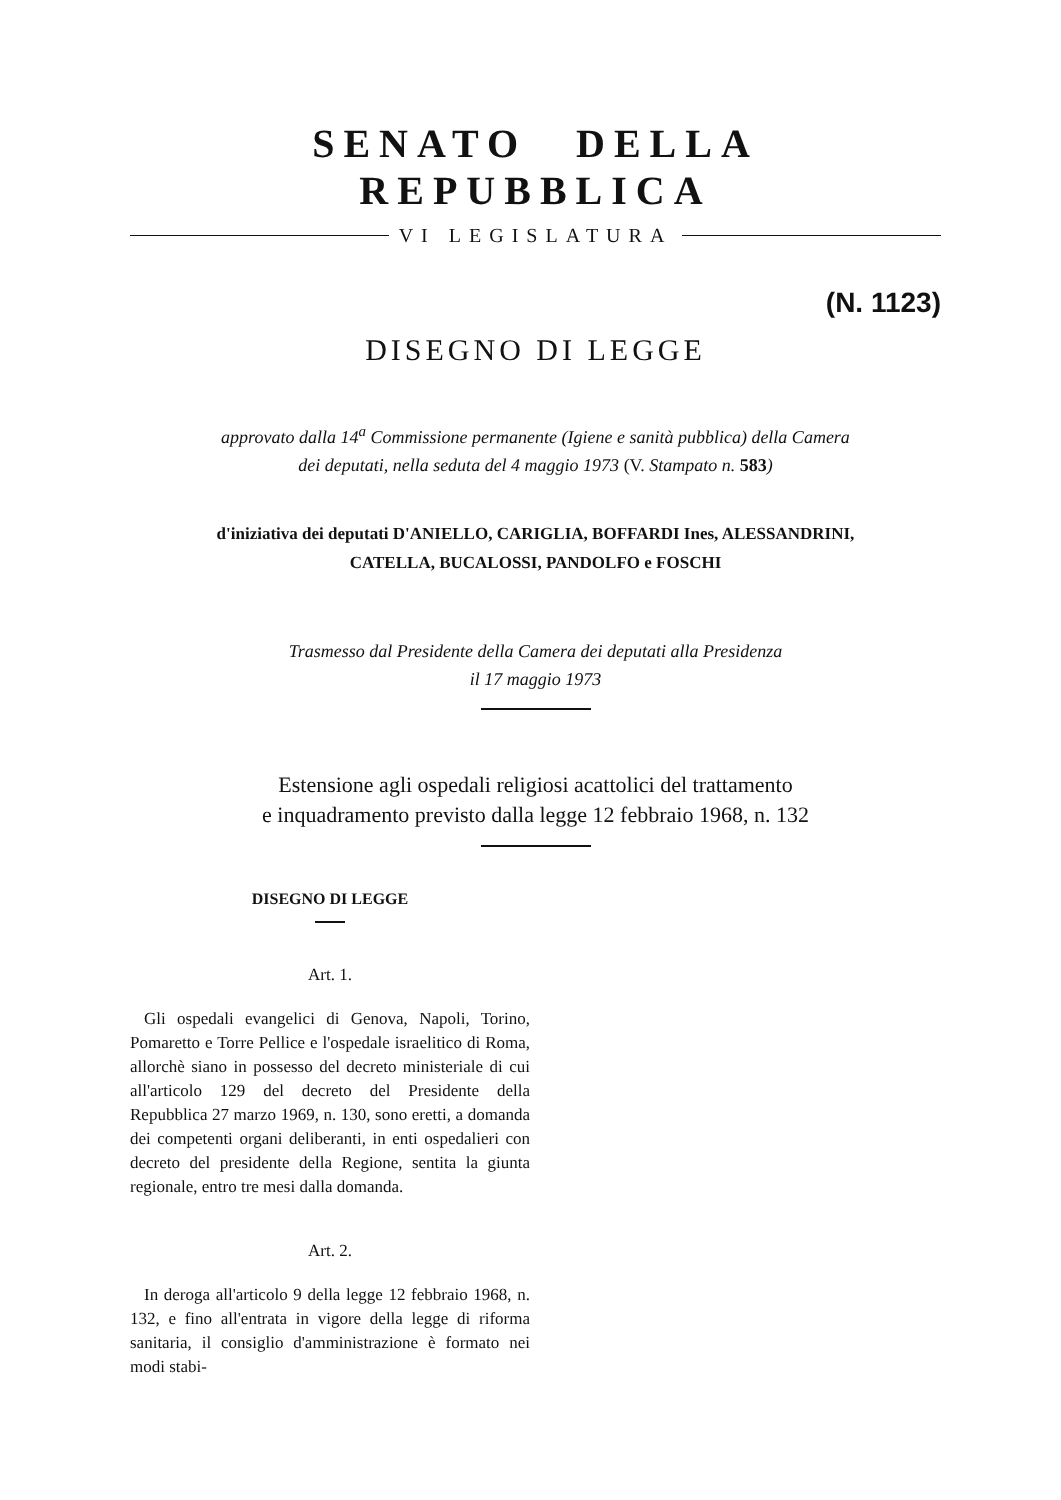SENATO DELLA REPUBBLICA
VI LEGISLATURA
(N. 1123)
DISEGNO DI LEGGE
approvato dalla 14<sup>a</sup> Commissione permanente (Igiene e sanità pubblica) della Camera
dei deputati, nella seduta del 4 maggio 1973 (V. Stampato n. 583)
d'iniziativa dei deputati D'ANIELLO, CARIGLIA, BOFFARDI Ines, ALESSANDRINI,
CATELLA, BUCALOSSI, PANDOLFO e FOSCHI
Trasmesso dal Presidente della Camera dei deputati alla Presidenza
il 17 maggio 1973
Estensione agli ospedali religiosi acattolici del trattamento
e inquadramento previsto dalla legge 12 febbraio 1968, n. 132
DISEGNO DI LEGGE
Art. 1.
Gli ospedali evangelici di Genova, Napoli, Torino, Pomaretto e Torre Pellice e l'ospedale israelitico di Roma, allorchè siano in possesso del decreto ministeriale di cui all'articolo 129 del decreto del Presidente della Repubblica 27 marzo 1969, n. 130, sono eretti, a domanda dei competenti organi deliberanti, in enti ospedalieri con decreto del presidente della Regione, sentita la giunta regionale, entro tre mesi dalla domanda.
Art. 2.
In deroga all'articolo 9 della legge 12 febbraio 1968, n. 132, e fino all'entrata in vigore della legge di riforma sanitaria, il consiglio d'amministrazione è formato nei modi stabi-